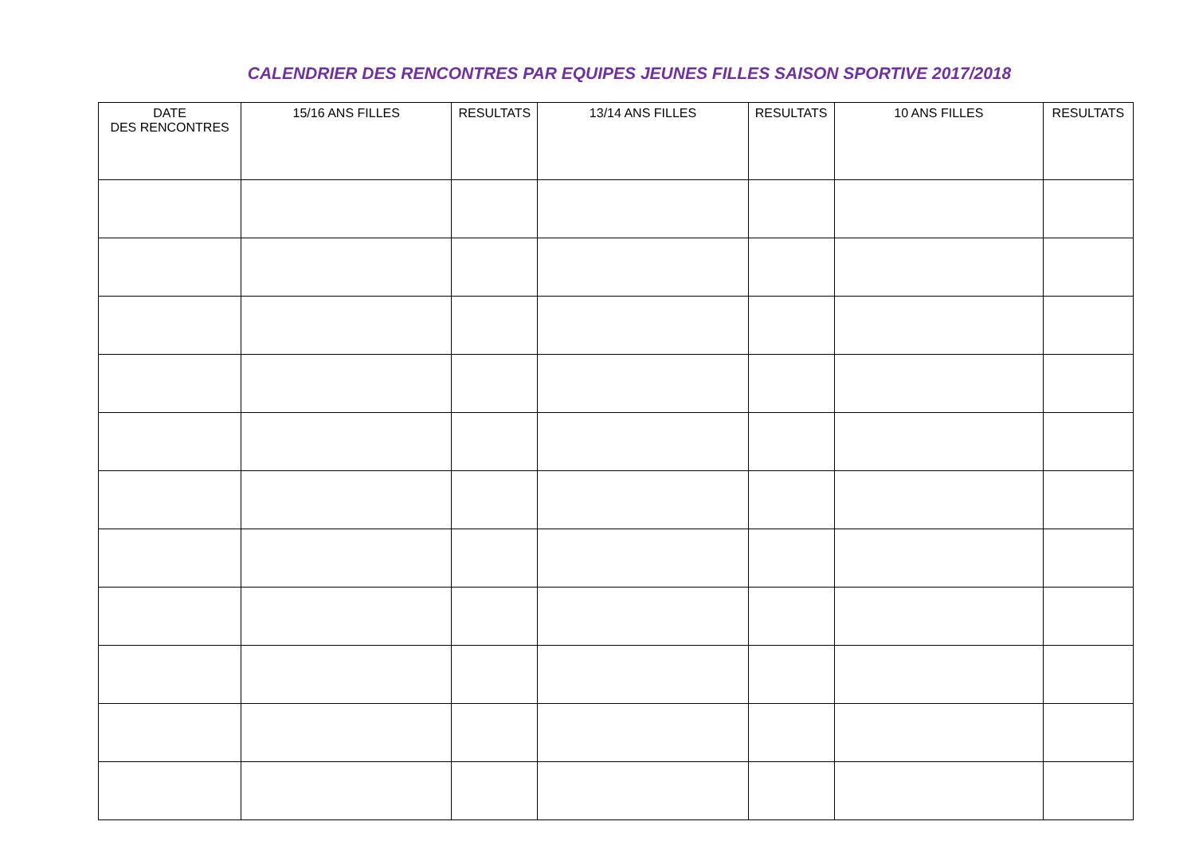CALENDRIER DES RENCONTRES PAR EQUIPES JEUNES FILLES SAISON SPORTIVE 2017/2018
| DATE DES RENCONTRES | 15/16 ANS FILLES | RESULTATS | 13/14 ANS FILLES | RESULTATS | 10 ANS FILLES | RESULTATS |
| --- | --- | --- | --- | --- | --- | --- |